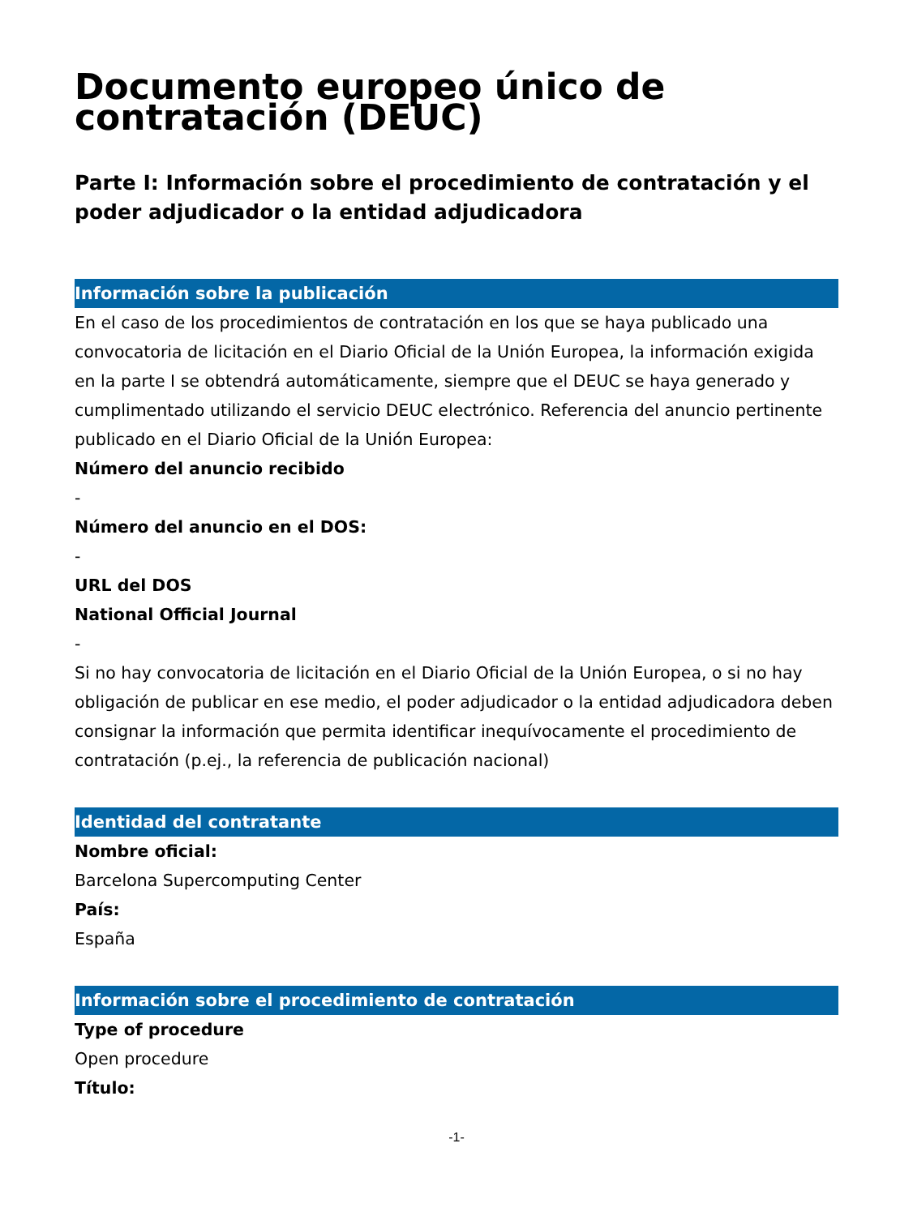Documento europeo único de contratación (DEUC)
Parte I: Información sobre el procedimiento de contratación y el poder adjudicador o la entidad adjudicadora
Información sobre la publicación
En el caso de los procedimientos de contratación en los que se haya publicado una convocatoria de licitación en el Diario Oficial de la Unión Europea, la información exigida en la parte I se obtendrá automáticamente, siempre que el DEUC se haya generado y cumplimentado utilizando el servicio DEUC electrónico. Referencia del anuncio pertinente publicado en el Diario Oficial de la Unión Europea:
Número del anuncio recibido
-
Número del anuncio en el DOS:
-
URL del DOS
National Official Journal
-
Si no hay convocatoria de licitación en el Diario Oficial de la Unión Europea, o si no hay obligación de publicar en ese medio, el poder adjudicador o la entidad adjudicadora deben consignar la información que permita identificar inequívocamente el procedimiento de contratación (p.ej., la referencia de publicación nacional)
Identidad del contratante
Nombre oficial:
Barcelona Supercomputing Center
País:
España
Información sobre el procedimiento de contratación
Type of procedure
Open procedure
Título:
-1-